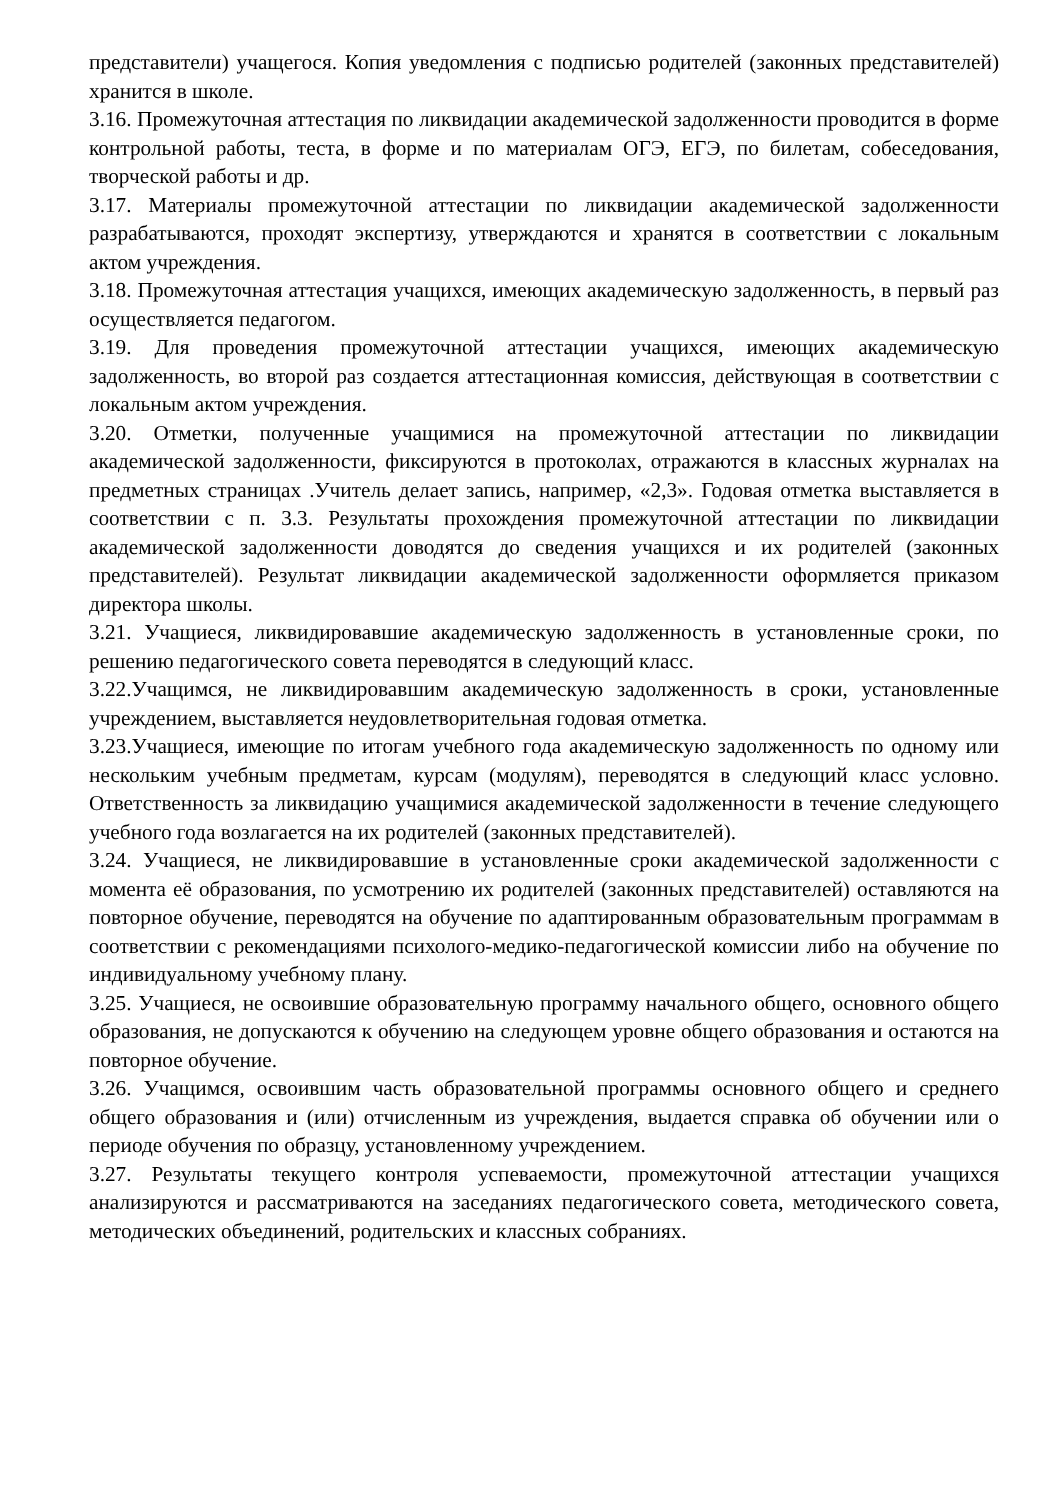представители) учащегося. Копия уведомления с подписью родителей (законных представителей) хранится в школе.
3.16. Промежуточная аттестация по ликвидации академической задолженности проводится в форме контрольной работы, теста, в форме и по материалам ОГЭ, ЕГЭ, по билетам, собеседования, творческой работы и др.
3.17. Материалы промежуточной аттестации по ликвидации академической задолженности разрабатываются, проходят экспертизу, утверждаются и хранятся в соответствии с локальным актом учреждения.
3.18. Промежуточная аттестация учащихся, имеющих академическую задолженность, в первый раз осуществляется педагогом.
3.19. Для проведения промежуточной аттестации учащихся, имеющих академическую задолженность, во второй раз создается аттестационная комиссия, действующая в соответствии с локальным актом учреждения.
3.20. Отметки, полученные учащимися на промежуточной аттестации по ликвидации академической задолженности, фиксируются в протоколах, отражаются в классных журналах на предметных страницах .Учитель делает запись, например, «2,3». Годовая отметка выставляется в соответствии с п. 3.3. Результаты прохождения промежуточной аттестации по ликвидации академической задолженности доводятся до сведения учащихся и их родителей (законных представителей). Результат ликвидации академической задолженности оформляется приказом директора школы.
3.21. Учащиеся, ликвидировавшие академическую задолженность в установленные сроки, по решению педагогического совета переводятся в следующий класс.
3.22.Учащимся, не ликвидировавшим академическую задолженность в сроки, установленные учреждением, выставляется неудовлетворительная годовая отметка.
3.23.Учащиеся, имеющие по итогам учебного года академическую задолженность по одному или нескольким учебным предметам, курсам (модулям), переводятся в следующий класс условно. Ответственность за ликвидацию учащимися академической задолженности в течение следующего учебного года возлагается на их родителей (законных представителей).
3.24. Учащиеся, не ликвидировавшие в установленные сроки академической задолженности с момента её образования, по усмотрению их родителей (законных представителей) оставляются на повторное обучение, переводятся на обучение по адаптированным образовательным программам в соответствии с рекомендациями психолого-медико-педагогической комиссии либо на обучение по индивидуальному учебному плану.
3.25. Учащиеся, не освоившие образовательную программу начального общего, основного общего образования, не допускаются к обучению на следующем уровне общего образования и остаются на повторное обучение.
3.26. Учащимся, освоившим часть образовательной программы основного общего и среднего общего образования и (или) отчисленным из учреждения, выдается справка об обучении или о периоде обучения по образцу, установленному учреждением.
3.27. Результаты текущего контроля успеваемости, промежуточной аттестации учащихся анализируются и рассматриваются на заседаниях педагогического совета, методического совета, методических объединений, родительских и классных собраниях.